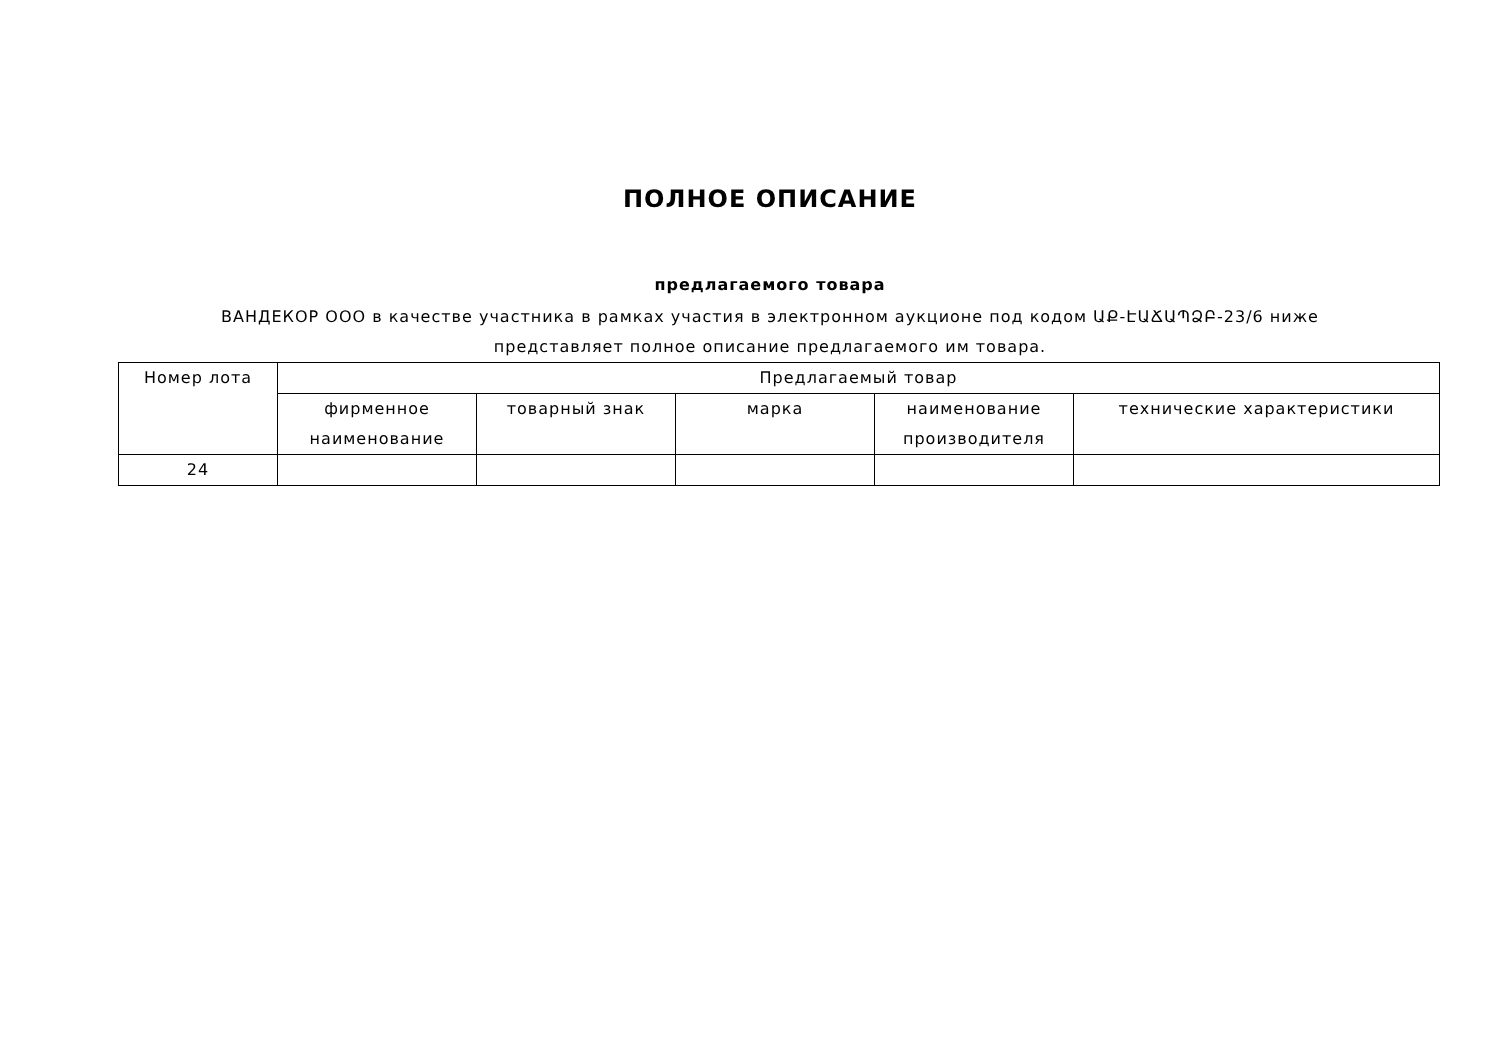ПОЛНОЕ ОПИСАНИЕ
предлагаемого товара
ВАНДЕКОР ООО в качестве участника в рамках участия в электронном аукционе под кодом ԱՔ-ԷԱՃԱՊՁԲ-23/6 ниже
представляет полное описание предлагаемого им товара.
| Номер лота | Предлагаемый товар | | | | |
| --- | --- | --- | --- | --- | --- |
| | фирменное наименование | товарный знак | марка | наименование производителя | технические характеристики |
| 24 | | | | | |